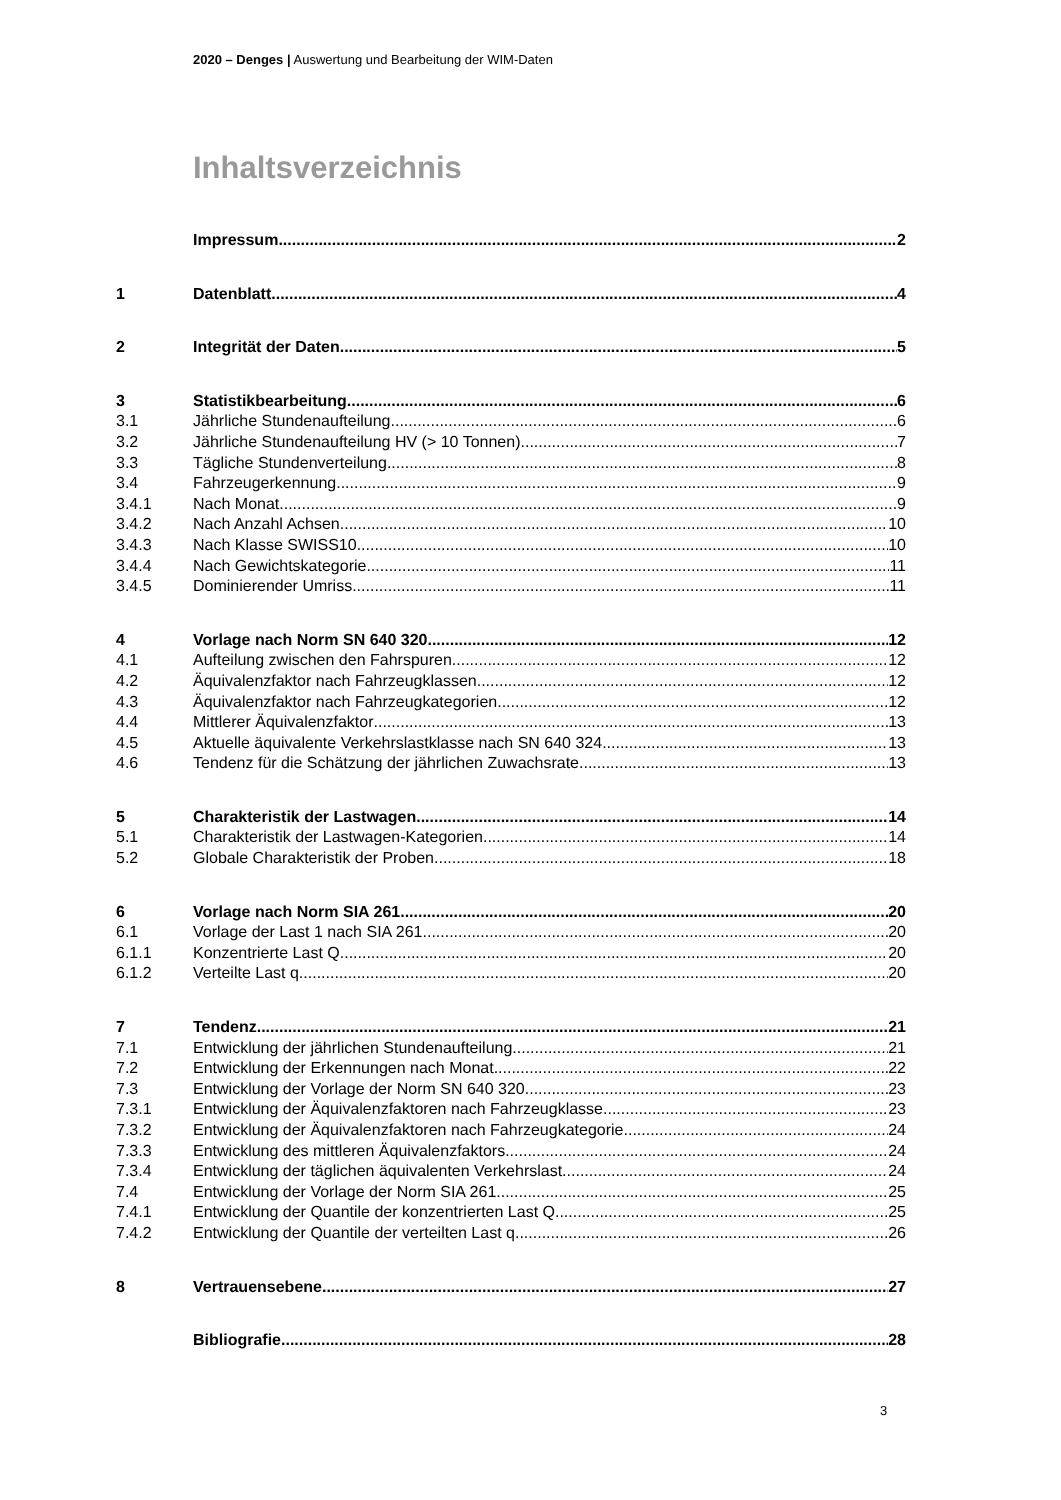2020 – Denges | Auswertung und Bearbeitung der WIM-Daten
Inhaltsverzeichnis
Impressum 2
1 Datenblatt 4
2 Integrität der Daten 5
3 Statistikbearbeitung 6
3.1 Jährliche Stundenaufteilung 6
3.2 Jährliche Stundenaufteilung HV (> 10 Tonnen) 7
3.3 Tägliche Stundenverteilung 8
3.4 Fahrzeugerkennung 9
3.4.1 Nach Monat 9
3.4.2 Nach Anzahl Achsen 10
3.4.3 Nach Klasse SWISS10 10
3.4.4 Nach Gewichtskategorie 11
3.4.5 Dominierender Umriss 11
4 Vorlage nach Norm SN 640 320 12
4.1 Aufteilung zwischen den Fahrspuren 12
4.2 Äquivalenzfaktor nach Fahrzeugklassen 12
4.3 Äquivalenzfaktor nach Fahrzeugkategorien 12
4.4 Mittlerer Äquivalenzfaktor 13
4.5 Aktuelle äquivalente Verkehrslastklasse nach SN 640 324 13
4.6 Tendenz für die Schätzung der jährlichen Zuwachsrate 13
5 Charakteristik der Lastwagen 14
5.1 Charakteristik der Lastwagen-Kategorien 14
5.2 Globale Charakteristik der Proben 18
6 Vorlage nach Norm SIA 261 20
6.1 Vorlage der Last 1 nach SIA 261 20
6.1.1 Konzentrierte Last Q 20
6.1.2 Verteilte Last q 20
7 Tendenz 21
7.1 Entwicklung der jährlichen Stundenaufteilung 21
7.2 Entwicklung der Erkennungen nach Monat 22
7.3 Entwicklung der Vorlage der Norm SN 640 320 23
7.3.1 Entwicklung der Äquivalenzfaktoren nach Fahrzeugklasse 23
7.3.2 Entwicklung der Äquivalenzfaktoren nach Fahrzeugkategorie 24
7.3.3 Entwicklung des mittleren Äquivalenzfaktors 24
7.3.4 Entwicklung der täglichen äquivalenten Verkehrslast 24
7.4 Entwicklung der Vorlage der Norm SIA 261 25
7.4.1 Entwicklung der Quantile der konzentrierten Last Q 25
7.4.2 Entwicklung der Quantile der verteilten Last q 26
8 Vertrauensebene 27
Bibliografie 28
3